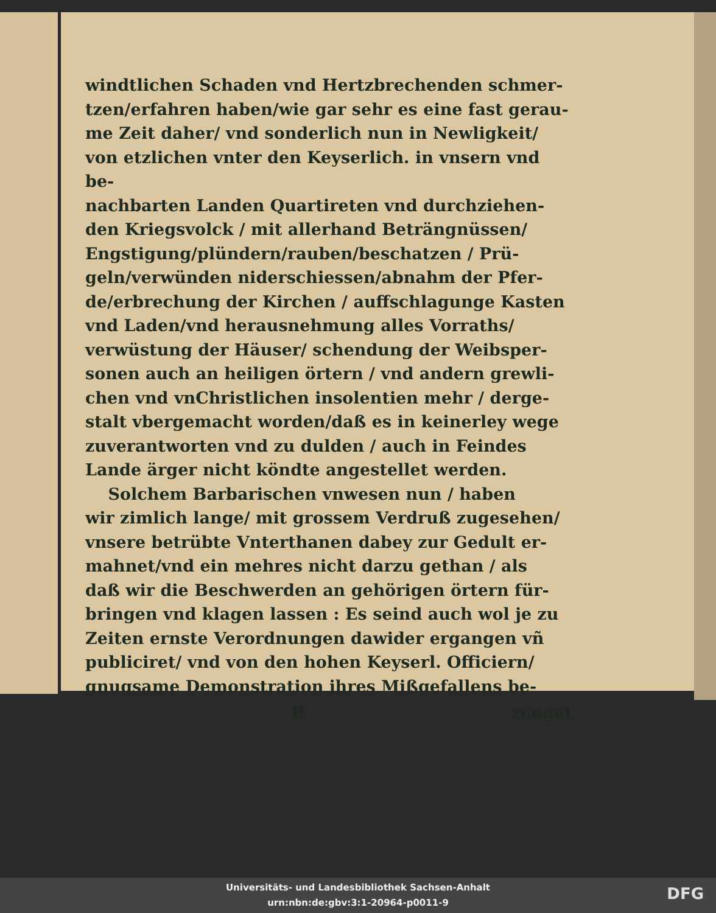windtlichen Schaden vnd Hertzbrechenden schmer-
tzen/erfahren haben/wie gar sehr es eine fast gerau-
me Zeit daher/ vnd sonderlich nun in Newligkeit/
von etzlichen vnter den Keyserlich. in vnsern vnd be-
nachbarten Landen Quartireten vnd durchziehen-
den Kriegsvolck / mit allerhand Beträngnüssen/
Engstigung/plündern/rauben/beschatzen / Prü-
geln/verwünden niderschiessen/abnahm der Pfer-
de/erbrechung der Kirchen / auffschlagunge Kasten
vnd Laden/vnd herausnehmung alles Vorraths/
verwüstung der Häuser/ schendung der Weibsper-
sonen auch an heiligen örtern / vnd andern grewli-
chen vnd vnChristlichen insolentien mehr / derge-
stalt vbergemacht worden/daß es in keinerley wege
zuverantworten vnd zu dulden / auch in Feindes
Lande ärger nicht köndte angestellet werden.
Solchem Barbarischen vnwesen nun / haben
wir zimlich lange/ mit grossem Verdruß zugesehen/
vnsere betrübte Vnterthanen dabey zur Gedult er-
mahnet/vnd ein mehres nicht darzu gethan / als
daß wir die Beschwerden an gehörigen örtern für-
bringen vnd klagen lassen : Es seind auch wol je zu
Zeiten ernste Verordnungen dawider ergangen vñ
publiciret/ vnd von den hohen Keyserl. Officiern/
gnugsame Demonstration jhres Mißgefallens be-
Bzeuget
Universitäts- und Landesbibliothek Sachsen-Anhalt
urn:nbn:de:gbv:3:1-20964-p0011-9
DFG